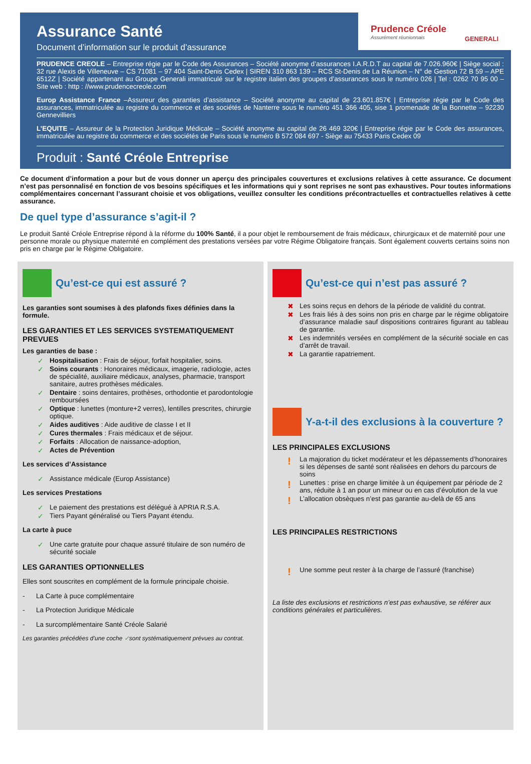Prudence Créole
Assurément réunionnais
GENERALI
Assurance Santé
Document d’information sur le produit d’assurance
PRUDENCE CREOLE – Entreprise régie par le Code des Assurances – Société anonyme d’assurances I.A.R.D.T au capital de 7.026.960€ | Siège social : 32 rue Alexis de Villeneuve – CS 71081 – 97 404 Saint-Denis Cedex | SIREN 310 863 139 – RCS St-Denis de La Réunion – N° de Gestion 72 B 59 – APE 6512Z | Société appartenant au Groupe Generali immatriculé sur le registre italien des groupes d’assurances sous le numéro 026 | Tel : 0262 70 95 00 – Site web : http : //www.prudencecreole.com
Europ Assistance France –Assureur des garanties d’assistance – Société anonyme au capital de 23.601.857€ | Entreprise régie par le Code des assurances, immatriculée au registre du commerce et des sociétés de Nanterre sous le numéro 451 366 405, sise 1 promenade de la Bonnette – 92230 Gennevilliers
L’EQUITE – Assureur de la Protection Juridique Médicale – Société anonyme au capital de 26 469 320€ | Entreprise régie par le Code des assurances, immatriculée au registre du commerce et des sociétés de Paris sous le numéro B 572 084 697 - Siège au 75433 Paris Cedex 09
Produit : Santé Créole Entreprise
Ce document d’information a pour but de vous donner un aperçu des principales couvertures et exclusions relatives à cette assurance. Ce document n’est pas personnalisé en fonction de vos besoins spécifiques et les informations qui y sont reprises ne sont pas exhaustives. Pour toutes informations complémentaires concernant l’assurant choisie et vos obligations, veuillez consulter les conditions précontractuelles et contractuelles relatives à cette assurance.
De quel type d’assurance s’agit-il ?
Le produit Santé Créole Entreprise répond à la réforme du 100% Santé, il a pour objet le remboursement de frais médicaux, chirurgicaux et de maternité pour une personne morale ou physique maternité en complément des prestations versées par votre Régime Obligatoire français. Sont également couverts certains soins non pris en charge par le Régime Obligatoire.
Qu’est-ce qui est assuré ?
Les garanties sont soumises à des plafonds fixes définies dans la formule.
LES GARANTIES ET LES SERVICES SYSTEMATIQUEMENT PREVUES
Les garanties de base :
Hospitalisation : Frais de séjour, forfait hospitalier, soins.
Soins courants : Honoraires médicaux, imagerie, radiologie, actes de spécialité, auxiliaire médicaux, analyses, pharmacie, transport sanitaire, autres prothèses médicales.
Dentaire : soins dentaires, prothèses, orthodontie et parodontologie remboursées
Optique : lunettes (monture+2 verres), lentilles prescrites, chirurgie optique.
Aides auditives : Aide auditive de classe I et II
Cures thermales : Frais médicaux et de séjour.
Forfaits : Allocation de naissance-adoption,
Actes de Prévention
Les services d’Assistance
Assistance médicale (Europ Assistance)
Les services Prestations
Le paiement des prestations est délégué à APRIA R.S.A.
Tiers Payant généralisé ou Tiers Payant étendu.
La carte à puce
Une carte gratuite pour chaque assuré titulaire de son numéro de sécurité sociale
LES GARANTIES OPTIONNELLES
Elles sont souscrites en complément de la formule principale choisie.
- La Carte à puce complémentaire
- La Protection Juridique Médicale
- La surcomplémentaire Santé Créole Salarié
Les garanties précédées d’une coche ✓sont systématiquement prévues au contrat.
Qu’est-ce qui n’est pas assuré ?
Les soins reçus en dehors de la période de validité du contrat.
Les frais liés à des soins non pris en charge par le régime obligatoire d’assurance maladie sauf dispositions contraires figurant au tableau de garantie.
Les indemnités versées en complément de la sécurité sociale en cas d’arrêt de travail.
La garantie rapatriement.
Y-a-t-il des exclusions à la couverture ?
LES PRINCIPALES EXCLUSIONS
La majoration du ticket modérateur et les dépassements d’honoraires si les dépenses de santé sont réalisées en dehors du parcours de soins
Lunettes : prise en charge limitée à un équipement par période de 2 ans, réduite à 1 an pour un mineur ou en cas d’évolution de la vue
L’allocation obsèques n’est pas garantie au-delà de 65 ans
LES PRINCIPALES RESTRICTIONS
Une somme peut rester à la charge de l’assuré (franchise)
La liste des exclusions et restrictions n’est pas exhaustive, se référer aux conditions générales et particulières.